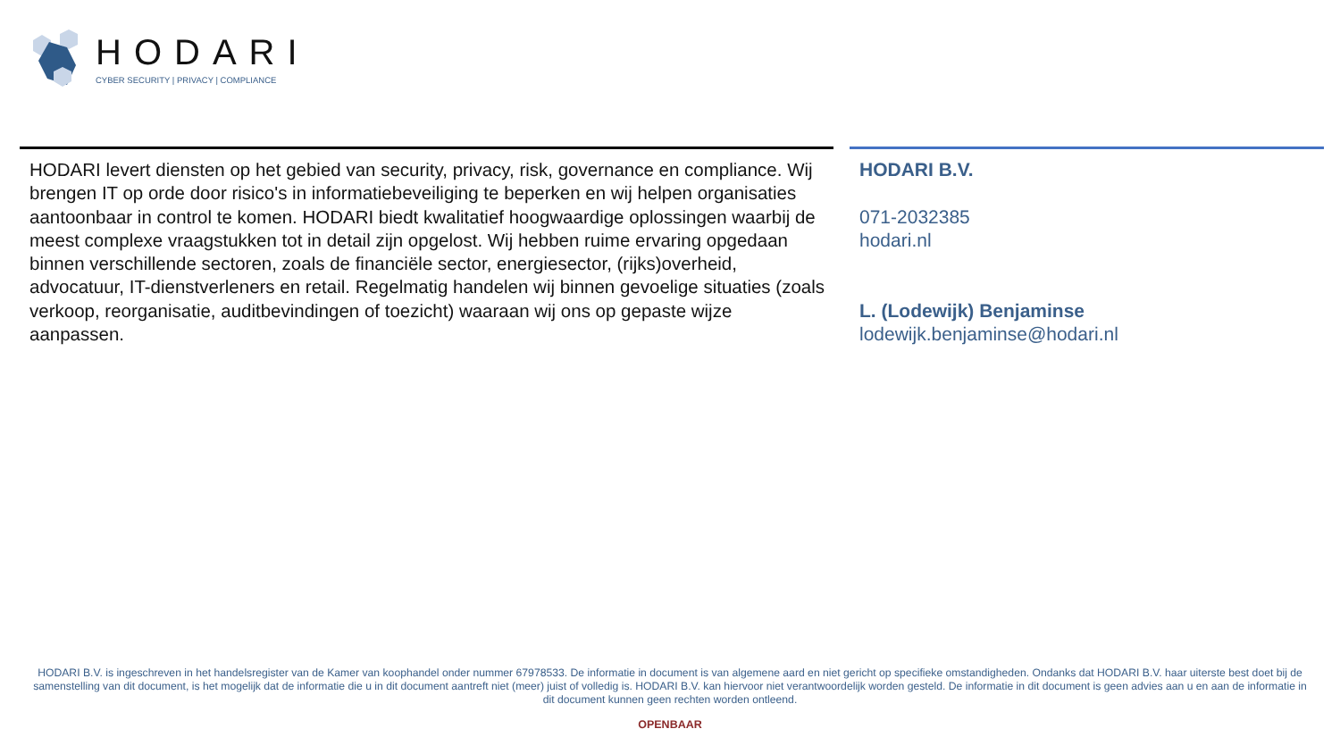HODARI
CYBER SECURITY | PRIVACY | COMPLIANCE
HODARI levert diensten op het gebied van security, privacy, risk, governance en compliance. Wij brengen IT op orde door risico's in informatiebeveiliging te beperken en wij helpen organisaties aantoonbaar in control te komen. HODARI biedt kwalitatief hoogwaardige oplossingen waarbij de meest complexe vraagstukken tot in detail zijn opgelost. Wij hebben ruime ervaring opgedaan binnen verschillende sectoren, zoals de financiële sector, energiesector, (rijks)overheid, advocatuur, IT-dienstverleners en retail. Regelmatig handelen wij binnen gevoelige situaties (zoals verkoop, reorganisatie, auditbevindingen of toezicht) waaraan wij ons op gepaste wijze aanpassen.
HODARI B.V.
071-2032385
hodari.nl
L. (Lodewijk) Benjaminse
lodewijk.benjaminse@hodari.nl
HODARI B.V. is ingeschreven in het handelsregister van de Kamer van koophandel onder nummer 67978533. De informatie in document is van algemene aard en niet gericht op specifieke omstandigheden. Ondanks dat HODARI B.V. haar uiterste best doet bij de samenstelling van dit document, is het mogelijk dat de informatie die u in dit document aantreft niet (meer) juist of volledig is. HODARI B.V. kan hiervoor niet verantwoordelijk worden gesteld. De informatie in dit document is geen advies aan u en aan de informatie in dit document kunnen geen rechten worden ontleend.
OPENBAAR